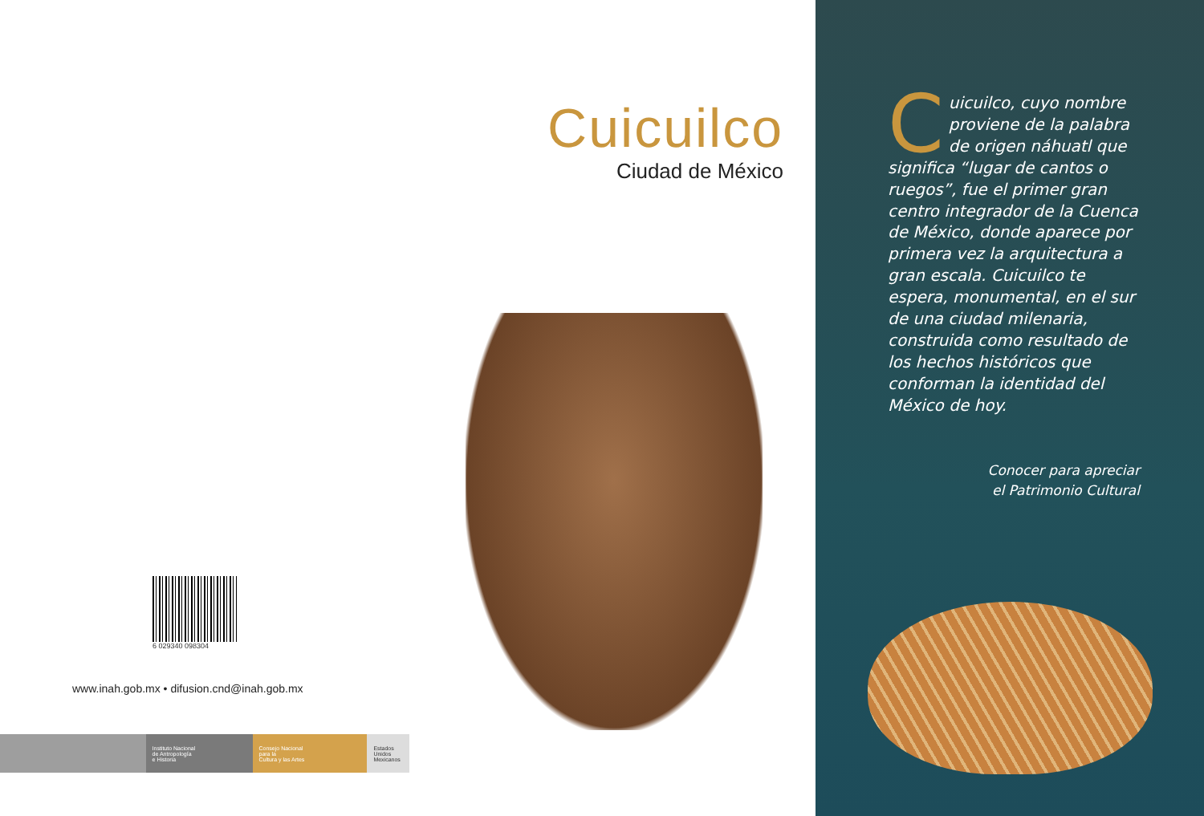Cuicuilco
Ciudad de México
6 029340 098304
www.inah.gob.mx • difusion.cnd@inah.gob.mx
Instituto Nacional
de Antropología
e Historia
Consejo Nacional
para la
Cultura y las Artes
Estados Unidos Mexicanos
Cuicuilco, cuyo nombre proviene de la palabra de origen náhuatl que significa “lugar de cantos o ruegos”, fue el primer gran centro integrador de la Cuenca de México, donde aparece por primera vez la arquitectura a gran escala. Cuicuilco te espera, monumental, en el sur de una ciudad milenaria, construida como resultado de los hechos históricos que conforman la identidad del México de hoy.
Conocer para apreciar
el Patrimonio Cultural